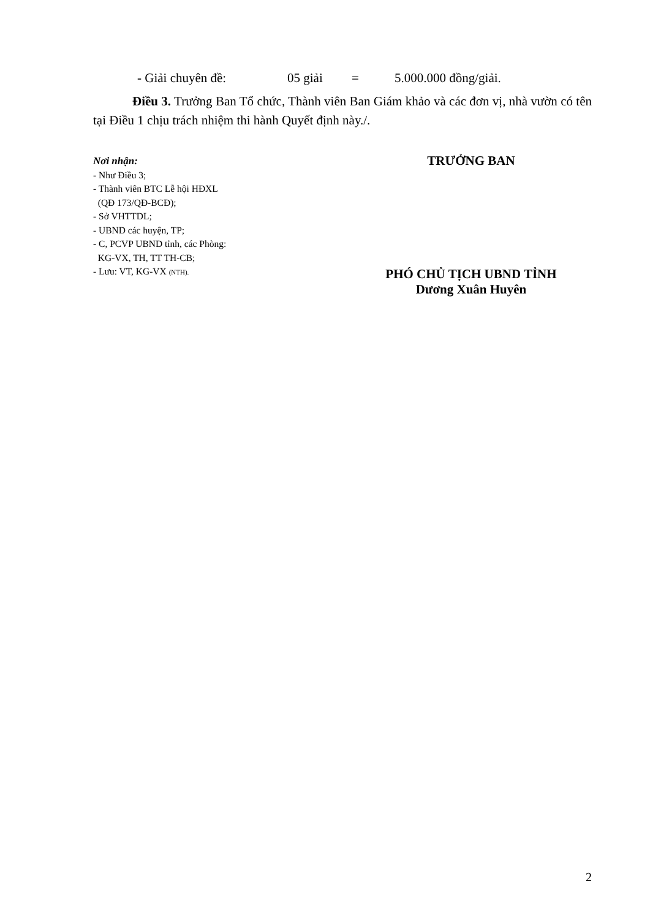- Giải chuyên đề: 05 giải = 5.000.000 đồng/giải.
Điều 3. Trưởng Ban Tổ chức, Thành viên Ban Giám khảo và các đơn vị, nhà vườn có tên tại Điều 1 chịu trách nhiệm thi hành Quyết định này./.
Nơi nhận:
- Như Điều 3;
- Thành viên BTC Lễ hội HĐXL
(QĐ 173/QĐ-BCĐ);
- Sở VHTTDL;
- UBND các huyện, TP;
- C, PCVP UBND tỉnh, các Phòng:
KG-VX, TH, TT TH-CB;
- Lưu: VT, KG-VX (NTH).
TRƯỞNG BAN
PHÓ CHỦ TỊCH UBND TỈNH
Dương Xuân Huyên
2